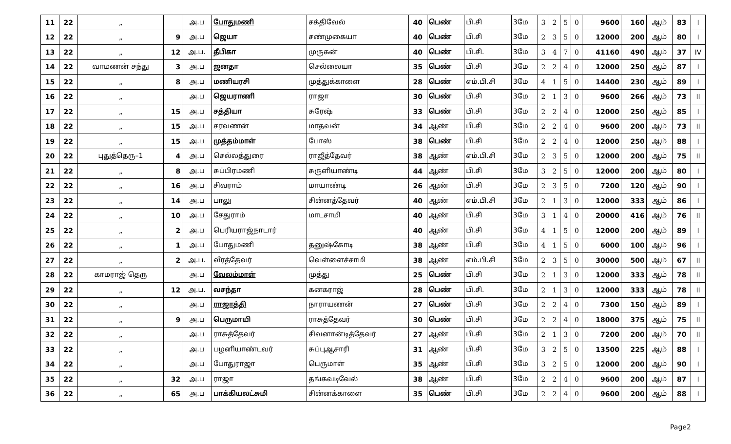| 11 | 22 | „ | | அ.ப | போதுமணி | சக்திவேல் | 40 | பெண் | பி.சி | 3மே | 3 | 2 | 5 | 0 | 9600 | 160 | ஆம் | 83 | I |
| 12 | 22 | „ | 9 | அ.ப | ஜெயா | சண்முகையா | 40 | பெண் | பி.சி | 3மே | 2 | 3 | 5 | 0 | 12000 | 200 | ஆம் | 80 | I |
| 13 | 22 | „ | 12 | அ.ப. | தீபிகா | முருகன் | 40 | பெண் | பி.சி. | 3மே | 3 | 4 | 7 | 0 | 41160 | 490 | ஆம் | 37 | IV |
| 14 | 22 | வாமணன் சந்து | 3 | அ.ப | ஜனதா | செல்லையா | 35 | பெண் | பி.சி | 3மே | 2 | 2 | 4 | 0 | 12000 | 250 | ஆம் | 87 | I |
| 15 | 22 | „ | 8 | அ.ப | மணியரசி | முத்துக்காளை | 28 | பெண் | எம்.பி.சி | 3மே | 4 | 1 | 5 | 0 | 14400 | 230 | ஆம் | 89 | I |
| 16 | 22 | „ | | அ.ப | ஜெயராணி | ராஜா | 30 | பெண் | பி.சி | 3மே | 2 | 1 | 3 | 0 | 9600 | 266 | ஆம் | 73 | II |
| 17 | 22 | „ | 15 | அ.ப | சத்தியா | சுரேஷ் | 33 | பெண் | பி.சி | 3மே | 2 | 2 | 4 | 0 | 12000 | 250 | ஆம் | 85 | I |
| 18 | 22 | „ | 15 | அ.ப | சரவணன் | மாதவன் | 34 | ஆண் | பி.சி | 3மே | 2 | 2 | 4 | 0 | 9600 | 200 | ஆம் | 73 | II |
| 19 | 22 | „ | 15 | அ.ப | முத்தம்மாள் | போஸ் | 38 | பெண் | பி.சி | 3மே | 2 | 2 | 4 | 0 | 12000 | 250 | ஆம் | 88 | I |
| 20 | 22 | புதுத்தெரு–1 | 4 | அ.ப | செல்லத்துரை | ராஜீத்தேவர் | 38 | ஆண் | எம்.பி.சி | 3மே | 2 | 3 | 5 | 0 | 12000 | 200 | ஆம் | 75 | II |
| 21 | 22 | „ | 8 | அ.ப | சுப்பிரமணி | சுருளியாண்டி | 44 | ஆண் | பி.சி | 3மே | 3 | 2 | 5 | 0 | 12000 | 200 | ஆம் | 80 | I |
| 22 | 22 | „ | 16 | அ.ப | சிவராம் | மாயாண்டி | 26 | ஆண் | பி.சி | 3மே | 2 | 3 | 5 | 0 | 7200 | 120 | ஆம் | 90 | I |
| 23 | 22 | „ | 14 | அ.ப | பாலு | சின்னத்தேவர் | 40 | ஆண் | எம்.பி.சி | 3மே | 2 | 1 | 3 | 0 | 12000 | 333 | ஆம் | 86 | I |
| 24 | 22 | „ | 10 | அ.ப | சேதுராம் | மாடசாமி | 40 | ஆண் | பி.சி | 3மே | 3 | 1 | 4 | 0 | 20000 | 416 | ஆம் | 76 | II |
| 25 | 22 | „ | 2 | அ.ப | பெரியராஜ்நாடார் | | 40 | ஆண் | பி.சி | 3மே | 4 | 1 | 5 | 0 | 12000 | 200 | ஆம் | 89 | I |
| 26 | 22 | „ | 1 | அ.ப | போதுமணி | தனுஷ்கோடி | 38 | ஆண் | பி.சி | 3மே | 4 | 1 | 5 | 0 | 6000 | 100 | ஆம் | 96 | I |
| 27 | 22 | „ | 2 | அ.ப. | வீரத்தேவர் | வெள்ளைச்சாமி | 38 | ஆண் | எம்.பி.சி | 3மே | 2 | 3 | 5 | 0 | 30000 | 500 | ஆம் | 67 | II |
| 28 | 22 | காமராஜ் தெரு | | அ.ப | வேலம்மாள் | முத்து | 25 | பெண் | பி.சி | 3மே | 2 | 1 | 3 | 0 | 12000 | 333 | ஆம் | 78 | II |
| 29 | 22 | „ | 12 | அ.ப. | வசந்தா | கனகராஜ் | 28 | பெண் | பி.சி. | 3மே | 2 | 1 | 3 | 0 | 12000 | 333 | ஆம் | 78 | II |
| 30 | 22 | „ | | அ.ப | ராஜாத்தி | நாராயணன் | 27 | பெண் | பி.சி | 3மே | 2 | 2 | 4 | 0 | 7300 | 150 | ஆம் | 89 | I |
| 31 | 22 | „ | 9 | அ.ப | பெருமாயி | ராசுத்தேவர் | 30 | பெண் | பி.சி | 3மே | 2 | 2 | 4 | 0 | 18000 | 375 | ஆம் | 75 | II |
| 32 | 22 | „ | | அ.ப | ராசுத்தேவர் | சிவனான்டித்தேவர் | 27 | ஆண் | பி.சி | 3மே | 2 | 1 | 3 | 0 | 7200 | 200 | ஆம் | 70 | II |
| 33 | 22 | „ | | அ.ப | பழனியாண்டவர் | சுப்புஆசாரி | 31 | ஆண் | பி.சி | 3மே | 3 | 2 | 5 | 0 | 13500 | 225 | ஆம் | 88 | I |
| 34 | 22 | „ | | அ.ப | போதுராஜா | பெருமாள் | 35 | ஆண் | பி.சி | 3மே | 3 | 2 | 5 | 0 | 12000 | 200 | ஆம் | 90 | I |
| 35 | 22 | „ | 32 | அ.ப | ராஜா | தங்கவடிவேல் | 38 | ஆண் | பி.சி | 3மே | 2 | 2 | 4 | 0 | 9600 | 200 | ஆம் | 87 | I |
| 36 | 22 | „ | 65 | அ.ப | பாக்கியலட்சுமி | சின்னக்காளை | 35 | பெண் | பி.சி | 3மே | 2 | 2 | 4 | 0 | 9600 | 200 | ஆம் | 88 | I |
Page2